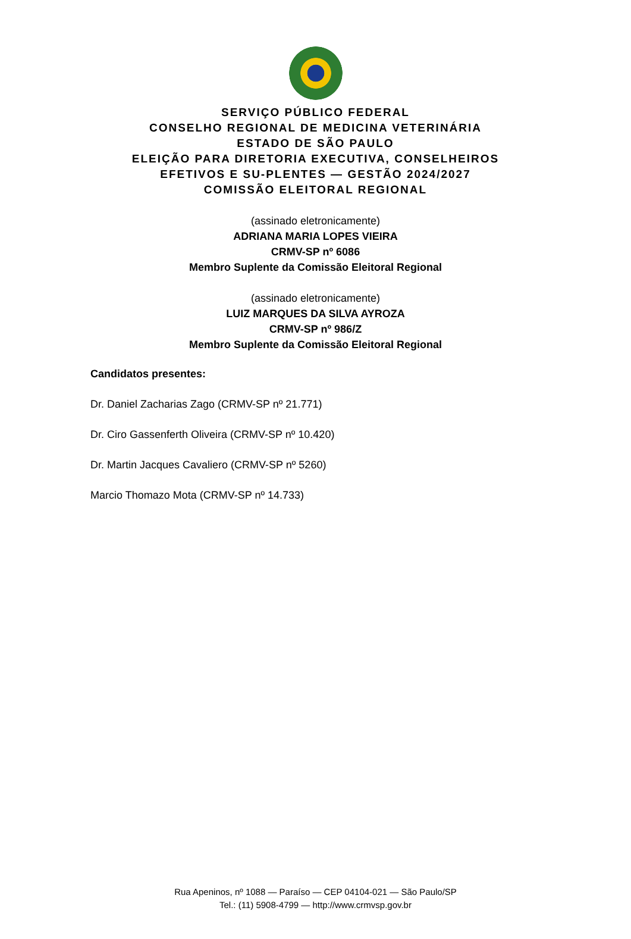SERVIÇO PÚBLICO FEDERAL
CONSELHO REGIONAL DE MEDICINA VETERINÁRIA
ESTADO DE SÃO PAULO
ELEIÇÃO PARA DIRETORIA EXECUTIVA, CONSELHEIROS EFETIVOS E SU-PLENTES — GESTÃO 2024/2027
COMISSÃO ELEITORAL REGIONAL
(assinado eletronicamente)
ADRIANA MARIA LOPES VIEIRA
CRMV-SP nº 6086
Membro Suplente da Comissão Eleitoral Regional
(assinado eletronicamente)
LUIZ MARQUES DA SILVA AYROZA
CRMV-SP nº 986/Z
Membro Suplente da Comissão Eleitoral Regional
Candidatos presentes:
Dr. Daniel Zacharias Zago (CRMV-SP nº 21.771)
Dr. Ciro Gassenferth Oliveira (CRMV-SP nº 10.420)
Dr. Martin Jacques Cavaliero (CRMV-SP nº 5260)
Marcio Thomazo Mota (CRMV-SP nº 14.733)
Rua Apeninos, nº 1088 — Paraíso — CEP 04104-021 — São Paulo/SP
Tel.: (11) 5908-4799 — http://www.crmvsp.gov.br